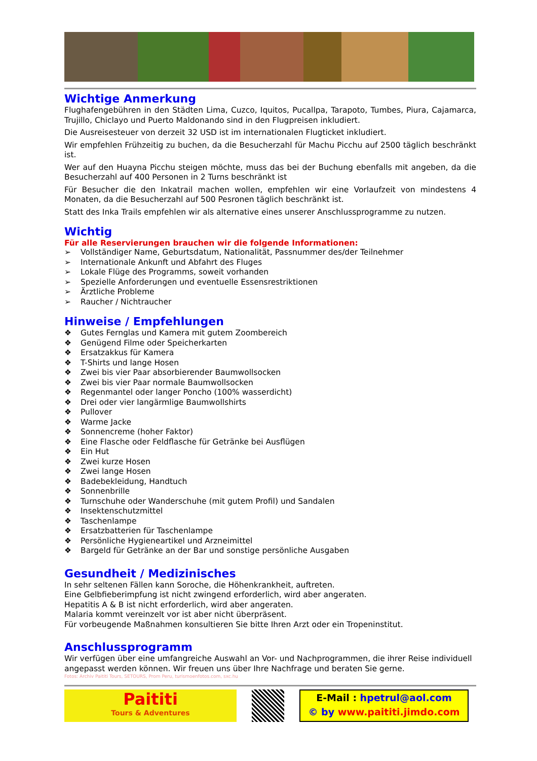Wichtige Anmerkung
Flughafengebühren in den Städten Lima, Cuzco, Iquitos, Pucallpa, Tarapoto, Tumbes, Piura, Cajamarca, Trujillo, Chiclayo und Puerto Maldonando sind in den Flugpreisen inkludiert.
Die Ausreisesteuer von derzeit 32 USD ist im internationalen Flugticket inkludiert.
Wir empfehlen Frühzeitig zu buchen, da die Besucherzahl für Machu Picchu auf 2500 täglich beschränkt ist.
Wer auf den Huayna Picchu steigen möchte, muss das bei der Buchung ebenfalls mit angeben, da die Besucherzahl auf 400 Personen in 2 Turns beschränkt ist
Für Besucher die den Inkatrail machen wollen, empfehlen wir eine Vorlaufzeit von mindestens 4 Monaten, da die Besucherzahl auf 500 Pesronen täglich beschränkt ist.
Statt des Inka Trails empfehlen wir als alternative eines unserer Anschlussprogramme zu nutzen.
Wichtig
Für alle Reservierungen brauchen wir die folgende Informationen:
➢ Vollständiger Name, Geburtsdatum, Nationalität, Passnummer des/der Teilnehmer
➢ Internationale Ankunft und Abfahrt des Fluges
➢ Lokale Flüge des Programms, soweit vorhanden
➢ Spezielle Anforderungen und eventuelle Essensrestriktionen
➢ Ärztliche Probleme
➢ Raucher / Nichtraucher
Hinweise / Empfehlungen
❖ Gutes Fernglas und Kamera mit gutem Zoombereich
❖ Genügend Filme oder Speicherkarten
❖ Ersatzakkus für Kamera
❖ T-Shirts und lange Hosen
❖ Zwei bis vier Paar absorbierender Baumwollsocken
❖ Zwei bis vier Paar normale Baumwollsocken
❖ Regenmantel oder langer Poncho (100% wasserdicht)
❖ Drei oder vier langärmlige Baumwollshirts
❖ Pullover
❖ Warme Jacke
❖ Sonnencreme (hoher Faktor)
❖ Eine Flasche oder Feldflasche für Getränke bei Ausflügen
❖ Ein Hut
❖ Zwei kurze Hosen
❖ Zwei lange Hosen
❖ Badebekleidung, Handtuch
❖ Sonnenbrille
❖ Turnschuhe oder Wanderschuhe (mit gutem Profil) und Sandalen
❖ Insektenschutzmittel
❖ Taschenlampe
❖ Ersatzbatterien für Taschenlampe
❖ Persönliche Hygieneartikel und Arzneimittel
❖ Bargeld für Getränke an der Bar und sonstige persönliche Ausgaben
Gesundheit / Medizinisches
In sehr seltenen Fällen kann Soroche, die Höhenkrankheit, auftreten.
Eine Gelbfieberimpfung ist nicht zwingend erforderlich, wird aber angeraten.
Hepatitis A & B ist nicht erforderlich, wird aber angeraten.
Malaria kommt vereinzelt vor ist aber nicht überpräsent.
Für vorbeugende Maßnahmen konsultieren Sie bitte Ihren Arzt oder ein Tropeninstitut.
Anschlussprogramm
Wir verfügen über eine umfangreiche Auswahl an Vor- und Nachprogrammen, die ihrer Reise individuell angepasst werden können. Wir freuen uns über Ihre Nachfrage und beraten Sie gerne.
Fotos: Archiv Paititi Tours, SETOURS, Prom Peru, turismoenfotos.com, sxc.hu
Paititi
Tours & Adventures
E-Mail : hpetrul@aol.com
© by www.paititi.jimdo.com